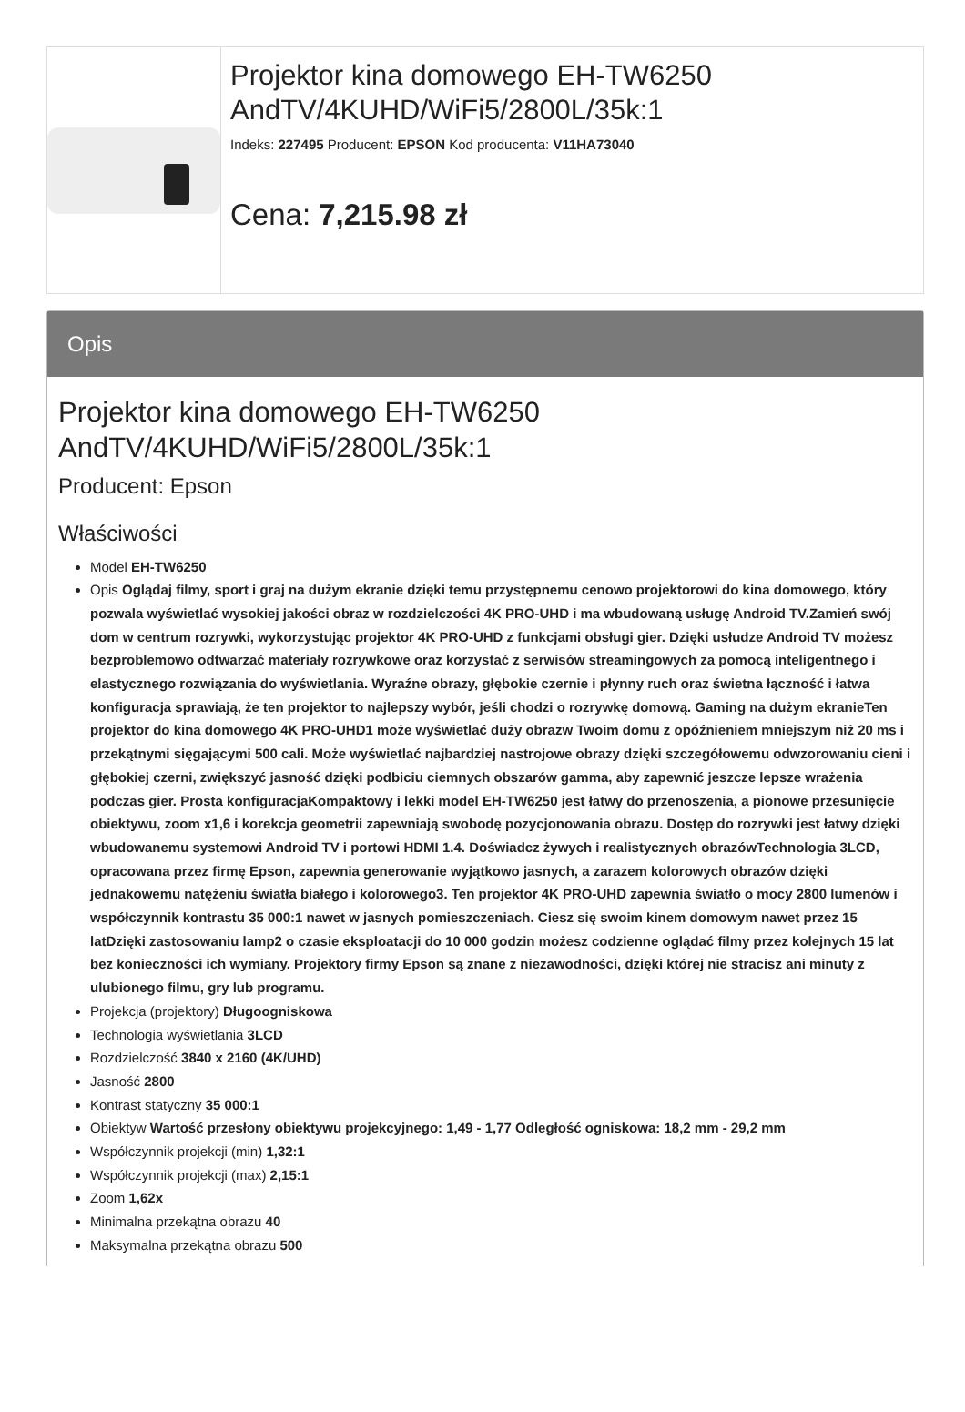Projektor kina domowego EH-TW6250 AndTV/4KUHD/WiFi5/2800L/35k:1
Indeks: 227495 Producent: EPSON Kod producenta: V11HA73040
Cena: 7,215.98 zł
Opis
Projektor kina domowego EH-TW6250 AndTV/4KUHD/WiFi5/2800L/35k:1
Producent: Epson
Właściwości
Model EH-TW6250
Opis Oglądaj filmy, sport i graj na dużym ekranie dzięki temu przystępnemu cenowo projektorowi do kina domowego, który pozwala wyświetlać wysokiej jakości obraz w rozdzielczości 4K PRO-UHD i ma wbudowaną usługę Android TV.Zamień swój dom w centrum rozrywki, wykorzystując projektor 4K PRO-UHD z funkcjami obsługi gier. Dzięki usłudze Android TV możesz bezproblemowo odtwarzać materiały rozrywkowe oraz korzystać z serwisów streamingowych za pomocą inteligentnego i elastycznego rozwiązania do wyświetlania. Wyraźne obrazy, głębokie czernie i płynny ruch oraz świetna łączność i łatwa konfiguracja sprawiają, że ten projektor to najlepszy wybór, jeśli chodzi o rozrywkę domową. Gaming na dużym ekranieTen projektor do kina domowego 4K PRO-UHD1 może wyświetlać duży obrazw Twoim domu z opóźnieniem mniejszym niż 20 ms i przekątnymi sięgającymi 500 cali. Może wyświetlać najbardziej nastrojowe obrazy dzięki szczegółowemu odwzorowaniu cieni i głębokiej czerni, zwiększyć jasność dzięki podbiciu ciemnych obszarów gamma, aby zapewnić jeszcze lepsze wrażenia podczas gier. Prosta konfiguracjaKompaktowy i lekki model EH-TW6250 jest łatwy do przenoszenia, a pionowe przesunięcie obiektywu, zoom x1,6 i korekcja geometrii zapewniają swobodę pozycjonowania obrazu. Dostęp do rozrywki jest łatwy dzięki wbudowanemu systemowi Android TV i portowi HDMI 1.4. Doświadcz żywych i realistycznych obrazówTechnologia 3LCD, opracowana przez firmę Epson, zapewnia generowanie wyjątkowo jasnych, a zarazem kolorowych obrazów dzięki jednakowemu natężeniu światła białego i kolorowego3. Ten projektor 4K PRO-UHD zapewnia światło o mocy 2800 lumenów i współczynnik kontrastu 35 000:1 nawet w jasnych pomieszczeniach. Ciesz się swoim kinem domowym nawet przez 15 latDzięki zastosowaniu lamp2 o czasie eksploatacji do 10 000 godzin możesz codzienne oglądać filmy przez kolejnych 15 lat bez konieczności ich wymiany. Projektory firmy Epson są znane z niezawodności, dzięki której nie stracisz ani minuty z ulubionego filmu, gry lub programu.
Projekcja (projektory) Długoogniskowa
Technologia wyświetlania 3LCD
Rozdzielczość 3840 x 2160 (4K/UHD)
Jasność 2800
Kontrast statyczny 35 000:1
Obiektyw Wartość przesłony obiektywu projekcyjnego: 1,49 - 1,77 Odległość ogniskowa: 18,2 mm - 29,2 mm
Współczynnik projekcji (min) 1,32:1
Współczynnik projekcji (max) 2,15:1
Zoom 1,62x
Minimalna przekątna obrazu 40
Maksymalna przekątna obrazu 500